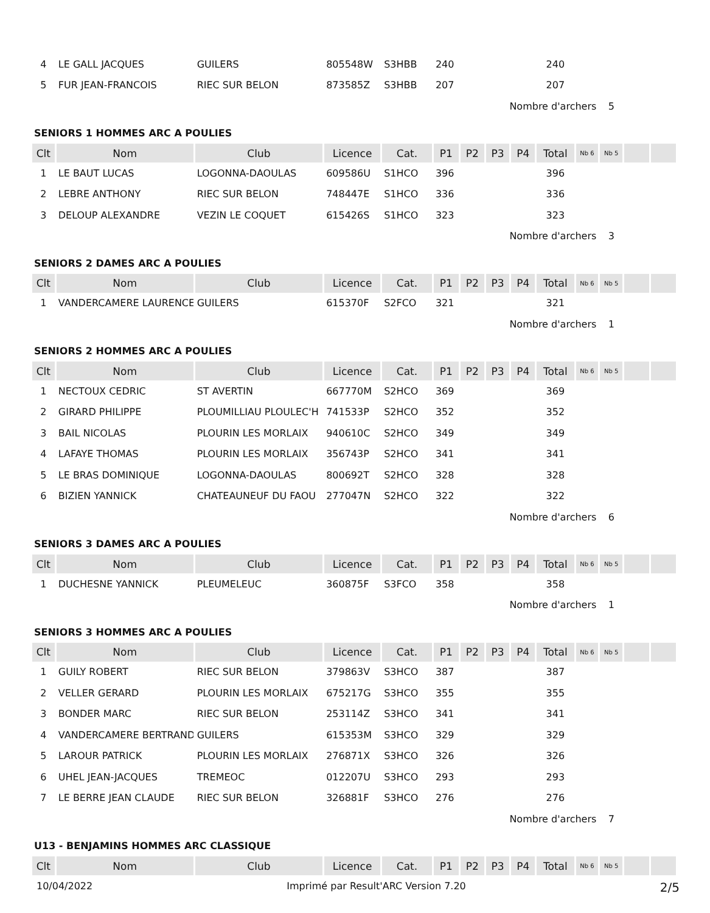| 4 | LE GALL JACQUES | GUILERS | 805548W | S3HBB | 240 | | | | 240 | | | | |
| 5 | FUR JEAN-FRANCOIS | RIEC SUR BELON | 873585Z | S3HBB | 207 | | | | 207 | | | | |
| Nombre d'archers | | | | | | | | | | | 5 | | |
| SENIORS 1 HOMMES ARC A POULIES | | | | | | | | | | | | | |
| Clt | Nom | Club | Licence | Cat. | P1 | P2 | P3 | P4 | Total | Nb 6 | Nb 5 | | |
| 1 | LE BAUT LUCAS | LOGONNA-DAOULAS | 609586U | S1HCO | 396 | | | | 396 | | | | |
| 2 | LEBRE ANTHONY | RIEC SUR BELON | 748447E | S1HCO | 336 | | | | 336 | | | | |
| 3 | DELOUP ALEXANDRE | VEZIN LE COQUET | 615426S | S1HCO | 323 | | | | 323 | | | | |
| Nombre d'archers | | | | | | | | | | | 3 | | |
| SENIORS 2 DAMES ARC A POULIES | | | | | | | | | | | | | |
| Clt | Nom | Club | Licence | Cat. | P1 | P2 | P3 | P4 | Total | Nb 6 | Nb 5 | | |
| 1 | VANDERCAMERE LAURENCE | GUILERS | 615370F | S2FCO | 321 | | | | 321 | | | | |
| Nombre d'archers | | | | | | | | | | | 1 | | |
| SENIORS 2 HOMMES ARC A POULIES | | | | | | | | | | | | | |
| Clt | Nom | Club | Licence | Cat. | P1 | P2 | P3 | P4 | Total | Nb 6 | Nb 5 | | |
| 1 | NECTOUX CEDRIC | ST AVERTIN | 667770M | S2HCO | 369 | | | | 369 | | | | |
| 2 | GIRARD PHILIPPE | PLOUMILLIAU PLOULEC'H | 741533P | S2HCO | 352 | | | | 352 | | | | |
| 3 | BAIL NICOLAS | PLOURIN LES MORLAIX | 940610C | S2HCO | 349 | | | | 349 | | | | |
| 4 | LAFAYE THOMAS | PLOURIN LES MORLAIX | 356743P | S2HCO | 341 | | | | 341 | | | | |
| 5 | LE BRAS DOMINIQUE | LOGONNA-DAOULAS | 800692T | S2HCO | 328 | | | | 328 | | | | |
| 6 | BIZIEN YANNICK | CHATEAUNEUF DU FAOU | 277047N | S2HCO | 322 | | | | 322 | | | | |
| Nombre d'archers | | | | | | | | | | | 6 | | |
| SENIORS 3 DAMES ARC A POULIES | | | | | | | | | | | | | |
| Clt | Nom | Club | Licence | Cat. | P1 | P2 | P3 | P4 | Total | Nb 6 | Nb 5 | | |
| 1 | DUCHESNE YANNICK | PLEUMELEUC | 360875F | S3FCO | 358 | | | | 358 | | | | |
| Nombre d'archers | | | | | | | | | | | 1 | | |
| SENIORS 3 HOMMES ARC A POULIES | | | | | | | | | | | | | |
| Clt | Nom | Club | Licence | Cat. | P1 | P2 | P3 | P4 | Total | Nb 6 | Nb 5 | | |
| 1 | GUILY ROBERT | RIEC SUR BELON | 379863V | S3HCO | 387 | | | | 387 | | | | |
| 2 | VELLER GERARD | PLOURIN LES MORLAIX | 675217G | S3HCO | 355 | | | | 355 | | | | |
| 3 | BONDER MARC | RIEC SUR BELON | 253114Z | S3HCO | 341 | | | | 341 | | | | |
| 4 | VANDERCAMERE BERTRAND | GUILERS | 615353M | S3HCO | 329 | | | | 329 | | | | |
| 5 | LAROUR PATRICK | PLOURIN LES MORLAIX | 276871X | S3HCO | 326 | | | | 326 | | | | |
| 6 | UHEL JEAN-JACQUES | TREMEOC | 012207U | S3HCO | 293 | | | | 293 | | | | |
| 7 | LE BERRE JEAN CLAUDE | RIEC SUR BELON | 326881F | S3HCO | 276 | | | | 276 | | | | |
| Nombre d'archers | | | | | | | | | | | 7 | | |
| U13 - BENJAMINS HOMMES ARC CLASSIQUE | | | | | | | | | | | | | |
| Clt | Nom | Club | Licence | Cat. | P1 | P2 | P3 | P4 | Total | Nb 6 | Nb 5 | | |
10/04/2022 Imprimé par Result'ARC Version 7.20 2/5